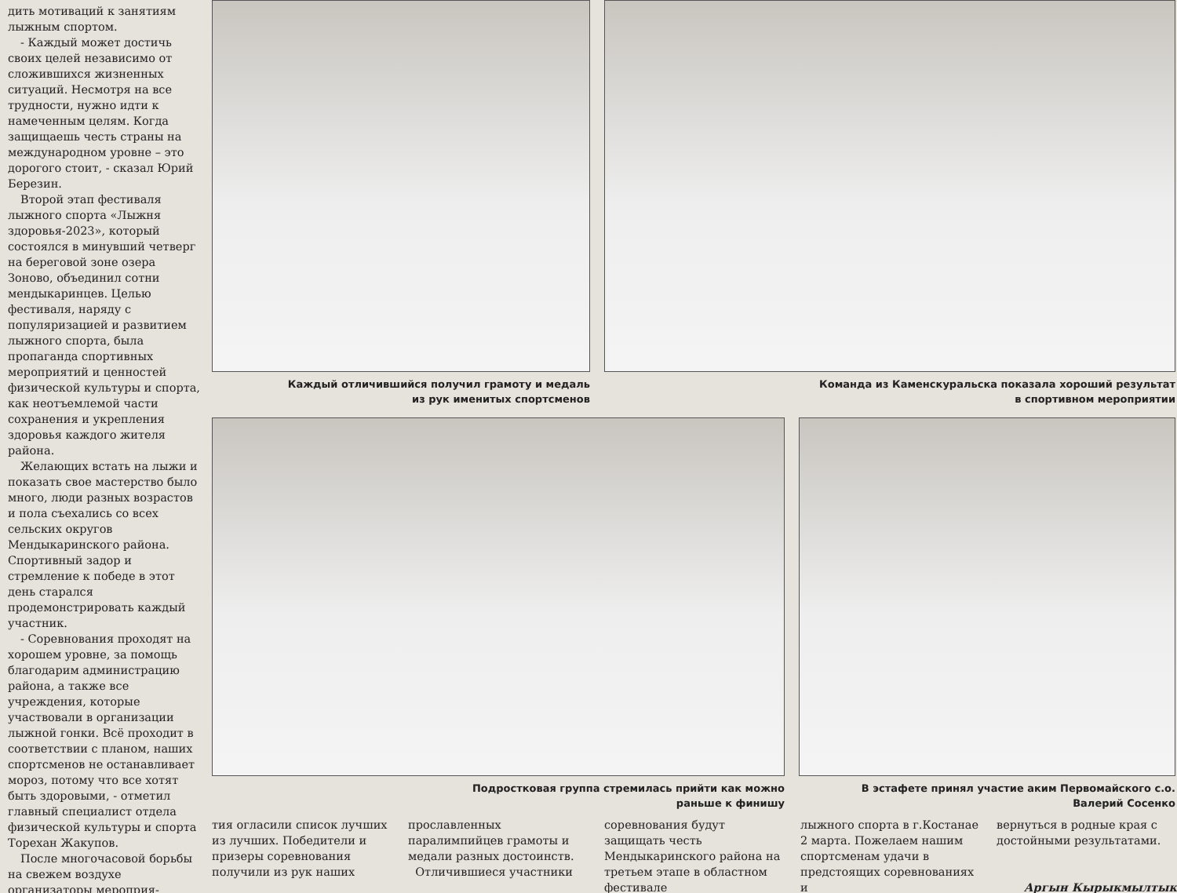дить мотиваций к занятиям лыжным спортом.
- Каждый может достичь своих целей независимо от сложившихся жизненных ситуаций. Несмотря на все трудности, нужно идти к намеченным целям. Когда защищаешь честь страны на международном уровне – это дорогого стоит, - сказал Юрий Березин.
Второй этап фестиваля лыжного спорта «Лыжня здоровья-2023», который состоялся в минувший четверг на береговой зоне озера Зоново, объединил сотни мендыкаринцев. Целью фестиваля, наряду с популяризацией и развитием лыжного спорта, была пропаганда спортивных мероприятий и ценностей физической культуры и спорта, как неотъемлемой части сохранения и укрепления здоровья каждого жителя района.
Желающих встать на лыжи и показать свое мастерство было много, люди разных возрастов и пола съехались со всех сельских округов Мендыкаринского района. Спортивный задор и стремление к победе в этот день старался продемонстрировать каждый участник.
- Соревнования проходят на хорошем уровне, за помощь благодарим администрацию района, а также все учреждения, которые участвовали в организации лыжной гонки. Всё проходит в соответствии с планом, наших спортсменов не останавливает мороз, потому что все хотят быть здоровыми, - отметил главный специалист отдела физической культуры и спорта Торехан Жакупов.
После многочасовой борьбы на свежем воздухе организаторы мероприя-
Каждый отличившийся получил грамоту и медаль
из рук именитых спортсменов
Команда из Каменскуральска показала хороший результат
в спортивном мероприятии
Подростковая группа стремилась прийти как можно
раньше к финишу
В эстафете принял участие аким Первомайского с.о.
Валерий Сосенко
тия огласили список лучших из лучших. Победители и призеры соревнования получили из рук наших
прославленных паралимпийцев грамоты и медали разных достоинств.
Отличившиеся участники
соревнования будут защищать честь Мендыкаринского района на третьем этапе в областном фестивале
лыжного спорта в г.Костанае 2 марта. Пожелаем нашим спортсменам удачи в предстоящих соревнованиях и
вернуться в родные края с достойными результатами.
Аргын Кырыкмылтык